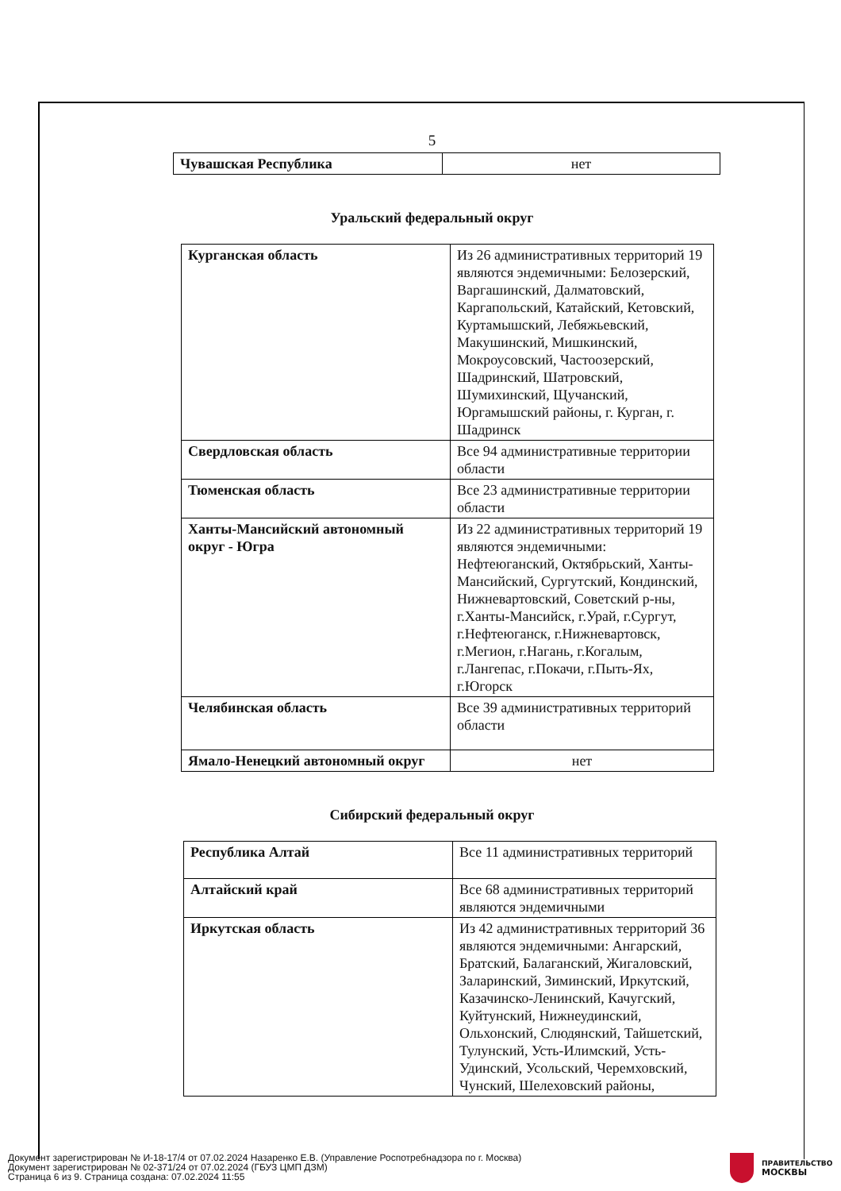5
| Чувашская Республика | нет |
Уральский федеральный округ
| Курганская область | Из 26 административных территорий 19 являются эндемичными: Белозерский, Варгашинский, Далматовский, Каргапольский, Катайский, Кетовский, Куртамышский, Лебяжьевский, Макушинский, Мишкинский, Мокроусовский, Частоозерский, Шадринский, Шатровский, Шумихинский, Щучанский, Юргамышский районы, г. Курган, г. Шадринск |
| Свердловская область | Все 94 административные территории области |
| Тюменская область | Все 23 административные территории области |
| Ханты-Мансийский автономный округ - Югра | Из 22 административных территорий 19 являются эндемичными: Нефтеюганский, Октябрьский, Ханты-Мансийский, Сургутский, Кондинский, Нижневартовский, Советский р-ны, г.Ханты-Мансийск, г.Урай, г.Сургут, г.Нефтеюганск, г.Нижневартовск, г.Мегион, г.Нагань, г.Когалым, г.Лангепас, г.Покачи, г.Пыть-Ях, г.Югорск |
| Челябинская область | Все 39 административных территорий области |
| Ямало-Ненецкий автономный округ | нет |
Сибирский федеральный округ
| Республика Алтай | Все 11 административных территорий |
| Алтайский край | Все 68 административных территорий являются эндемичными |
| Иркутская область | Из 42 административных территорий 36 являются эндемичными: Ангарский, Братский, Балаганский, Жигаловский, Заларинский, Зиминский, Иркутский, Казачинско-Ленинский, Качугский, Куйтунский, Нижнеудинский, Ольхонский, Слюдянский, Тайшетский, Тулунский, Усть-Илимский, Усть-Удинский, Усольский, Черемховский, Чунский, Шелеховский районы, |
Документ зарегистрирован № И-18-17/4 от 07.02.2024 Назаренко Е.В. (Управление Роспотребнадзора по г. Москва)
Документ зарегистрирован № 02-371/24 от 07.02.2024 (ГБУЗ ЦМП ДЗМ)
Страница 6 из 9. Страница создана: 07.02.2024 11:55
ПРАВИТЕЛЬСТВО
МОСКВЫ